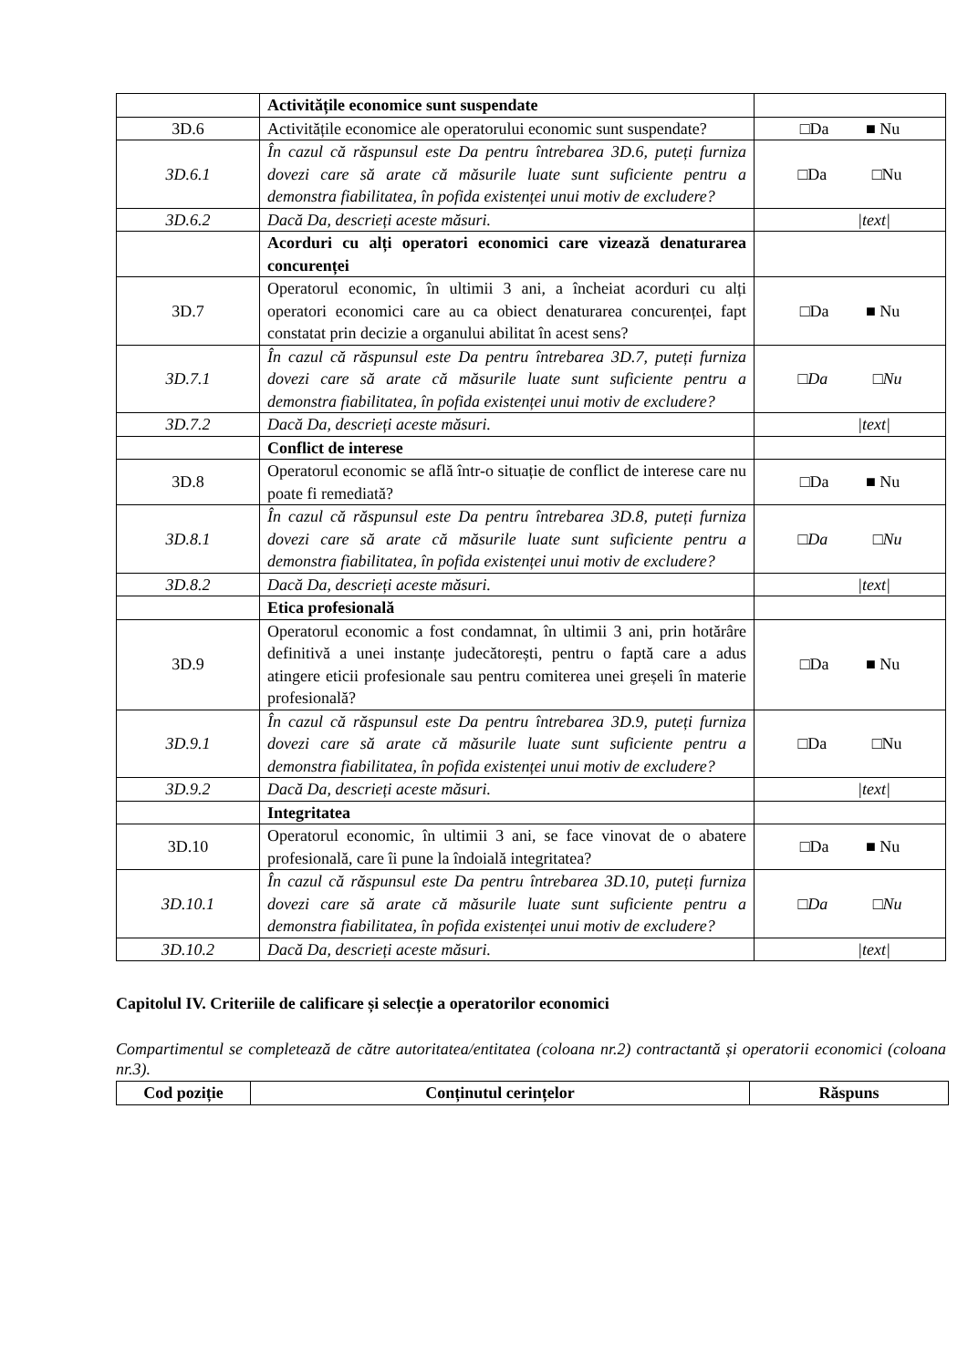| | Activitățile economice sunt suspendate | |
| 3D.6 | Activitățile economice ale operatorului economic sunt suspendate? | □Da ■ Nu |
| 3D.6.1 | În cazul că răspunsul este Da pentru întrebarea 3D.6, puteți furniza dovezi care să arate că măsurile luate sunt suficiente pentru a demonstra fiabilitatea, în pofida existenței unui motiv de excludere? | □Da □Nu |
| 3D.6.2 | Dacă Da, descrieți aceste măsuri. | /text/ |
| | Acorduri cu alți operatori economici care vizează denaturarea concurenței | |
| 3D.7 | Operatorul economic, în ultimii 3 ani, a încheiat acorduri cu alți operatori economici care au ca obiect denaturarea concurenței, fapt constatat prin decizie a organului abilitat în acest sens? | □Da ■ Nu |
| 3D.7.1 | În cazul că răspunsul este Da pentru întrebarea 3D.7, puteți furniza dovezi care să arate că măsurile luate sunt suficiente pentru a demonstra fiabilitatea, în pofida existenței unui motiv de excludere? | □Da □Nu |
| 3D.7.2 | Dacă Da, descrieți aceste măsuri. | /text/ |
| | Conflict de interese | |
| 3D.8 | Operatorul economic se află într-o situație de conflict de interese care nu poate fi remediată? | □Da ■ Nu |
| 3D.8.1 | În cazul că răspunsul este Da pentru întrebarea 3D.8, puteți furniza dovezi care să arate că măsurile luate sunt suficiente pentru a demonstra fiabilitatea, în pofida existenței unui motiv de excludere? | □Da □Nu |
| 3D.8.2 | Dacă Da, descrieți aceste măsuri. | /text/ |
| | Etica profesională | |
| 3D.9 | Operatorul economic a fost condamnat, în ultimii 3 ani, prin hotărâre definitivă a unei instanțe judecătorești, pentru o faptă care a adus atingere eticii profesionale sau pentru comiterea unei greșeli în materie profesională? | □Da ■ Nu |
| 3D.9.1 | În cazul că răspunsul este Da pentru întrebarea 3D.9, puteți furniza dovezi care să arate că măsurile luate sunt suficiente pentru a demonstra fiabilitatea, în pofida existenței unui motiv de excludere? | □Da □Nu |
| 3D.9.2 | Dacă Da, descrieți aceste măsuri. | /text/ |
| | Integritatea | |
| 3D.10 | Operatorul economic, în ultimii 3 ani, se face vinovat de o abatere profesională, care îi pune la îndoială integritatea? | □Da ■ Nu |
| 3D.10.1 | În cazul că răspunsul este Da pentru întrebarea 3D.10, puteți furniza dovezi care să arate că măsurile luate sunt suficiente pentru a demonstra fiabilitatea, în pofida existenței unui motiv de excludere? | □Da □Nu |
| 3D.10.2 | Dacă Da, descrieți aceste măsuri. | /text/ |
Capitolul IV. Criteriile de calificare și selecție a operatorilor economici
Compartimentul se completează de către autoritatea/entitatea (coloana nr.2) contractantă și operatorii economici (coloana nr.3).
| Cod poziție | Conținutul cerințelor | Răspuns |
| --- | --- | --- |